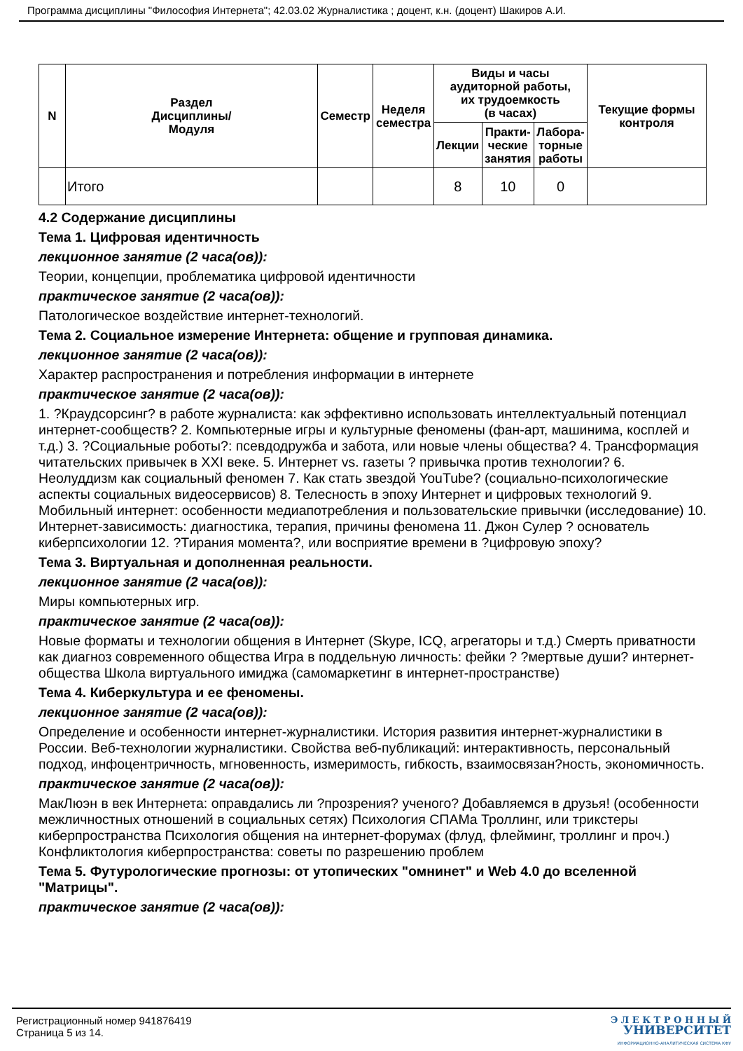Программа дисциплины "Философия Интернета"; 42.03.02 Журналистика ; доцент, к.н. (доцент) Шакиров А.И.
| N | Раздел Дисциплины/ Модуля | Семестр | Неделя семестра | Виды и часы аудиторной работы, их трудоемкость (в часах) | | | Текущие формы контроля |
| --- | --- | --- | --- | --- | --- | --- | --- |
| | | | | Лекции | Практи- ческие занятия | Лабора- торные работы | |
| | Итого | | | 8 | 10 | 0 | |
4.2 Содержание дисциплины
Тема 1. Цифровая идентичность
лекционное занятие (2 часа(ов)):
Теории, концепции, проблематика цифровой идентичности
практическое занятие (2 часа(ов)):
Патологическое воздействие интернет-технологий.
Тема 2. Социальное измерение Интернета: общение и групповая динамика.
лекционное занятие (2 часа(ов)):
Характер распространения и потребления информации в интернете
практическое занятие (2 часа(ов)):
1. ?Краудсорсинг? в работе журналиста: как эффективно использовать интеллектуальный потенциал интернет-сообществ? 2. Компьютерные игры и культурные феномены (фан-арт, машинима, косплей и т.д.) 3. ?Социальные роботы?: псевдодружба и забота, или новые члены общества? 4. Трансформация читательских привычек в XXI веке. 5. Интернет vs. газеты ? привычка против технологии? 6. Неолуддизм как социальный феномен 7. Как стать звездой YouTube? (социально-психологические аспекты социальных видеосервисов) 8. Телесность в эпоху Интернет и цифровых технологий 9. Мобильный интернет: особенности медиапотребления и пользовательские привычки (исследование) 10. Интернет-зависимость: диагностика, терапия, причины феномена 11. Джон Сулер ? основатель киберпсихологии 12. ?Тирания момента?, или восприятие времени в ?цифровую эпоху?
Тема 3. Виртуальная и дополненная реальности.
лекционное занятие (2 часа(ов)):
Миры компьютерных игр.
практическое занятие (2 часа(ов)):
Новые форматы и технологии общения в Интернет (Skype, ICQ, агрегаторы и т.д.) Смерть приватности как диагноз современного общества Игра в поддельную личность: фейки ? ?мертвые души? интернет-общества Школа виртуального имиджа (самомаркетинг в интернет-пространстве)
Тема 4. Киберкультура и ее феномены.
лекционное занятие (2 часа(ов)):
Определение и особенности интернет-журналистики. История развития интернет-журналистики в России. Веб-технологии журналистики. Свойства веб-публикаций: интерактивность, персональный подход, инфоцентричность, мгновенность, измеримость, гибкость, взаимосвязан?ность, экономичность.
практическое занятие (2 часа(ов)):
МакЛюэн в век Интернета: оправдались ли ?прозрения? ученого? Добавляемся в друзья! (особенности межличностных отношений в социальных сетях) Психология СПАМа Троллинг, или трикстеры киберпространства Психология общения на интернет-форумах (флуд, флейминг, троллинг и проч.) Конфликтология киберпространства: советы по разрешению проблем
Тема 5. Футурологические прогнозы: от утопических "омнинет" и Web 4.0 до вселенной "Матрицы".
практическое занятие (2 часа(ов)):
Регистрационный номер 941876419
Страница 5 из 14.
Э Л Е К Т Р О Н Н Ы Й
УНИВЕРСИТЕТ
ИНФОРМАЦИОННО-АНАЛИТИЧЕСКАЯ СИСТЕМА КФУ